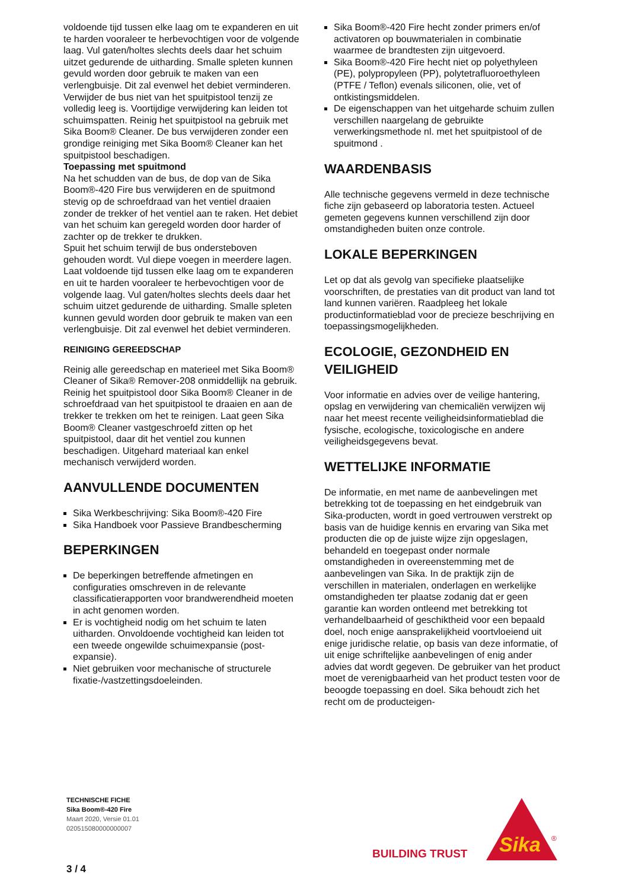voldoende tijd tussen elke laag om te expanderen en uit te harden vooraleer te herbevochtigen voor de volgende laag. Vul gaten/holtes slechts deels daar het schuim uitzet gedurende de uitharding. Smalle spleten kunnen gevuld worden door gebruik te maken van een verlengbuisje. Dit zal evenwel het debiet verminderen. Verwijder de bus niet van het spuitpistool tenzij ze volledig leeg is. Voortijdige verwijdering kan leiden tot schuimspatten. Reinig het spuitpistool na gebruik met Sika Boom® Cleaner. De bus verwijderen zonder een grondige reiniging met Sika Boom® Cleaner kan het spuitpistool beschadigen.
Toepassing met spuitmond
Na het schudden van de bus, de dop van de Sika Boom®-420 Fire bus verwijderen en de spuitmond stevig op de schroefdraad van het ventiel draaien zonder de trekker of het ventiel aan te raken. Het debiet van het schuim kan geregeld worden door harder of zachter op de trekker te drukken.
Spuit het schuim terwijl de bus ondersteboven gehouden wordt. Vul diepe voegen in meerdere lagen. Laat voldoende tijd tussen elke laag om te expanderen en uit te harden vooraleer te herbevochtigen voor de volgende laag. Vul gaten/holtes slechts deels daar het schuim uitzet gedurende de uitharding. Smalle spleten kunnen gevuld worden door gebruik te maken van een verlengbuisje. Dit zal evenwel het debiet verminderen.
REINIGING GEREEDSCHAP
Reinig alle gereedschap en materieel met Sika Boom® Cleaner of Sika® Remover-208 onmiddellijk na gebruik. Reinig het spuitpistool door Sika Boom® Cleaner in de schroefdraad van het spuitpistool te draaien en aan de trekker te trekken om het te reinigen. Laat geen Sika Boom® Cleaner vastgeschroefd zitten op het spuitpistool, daar dit het ventiel zou kunnen beschadigen. Uitgehard materiaal kan enkel mechanisch verwijderd worden.
AANVULLENDE DOCUMENTEN
Sika Werkbeschrijving: Sika Boom®-420 Fire
Sika Handboek voor Passieve Brandbescherming
BEPERKINGEN
De beperkingen betreffende afmetingen en configuraties omschreven in de relevante classificatierapporten voor brandwerendheid moeten in acht genomen worden.
Er is vochtigheid nodig om het schuim te laten uitharden. Onvoldoende vochtigheid kan leiden tot een tweede ongewilde schuimexpansie (post-expansie).
Niet gebruiken voor mechanische of structurele fixatie-/vastzettingsdoeleinden.
Sika Boom®-420 Fire hecht zonder primers en/of activatoren op bouwmaterialen in combinatie waarmee de brandtesten zijn uitgevoerd.
Sika Boom®-420 Fire hecht niet op polyethyleen (PE), polypropyleen (PP), polytetrafluoroethyleen (PTFE / Teflon) evenals siliconen, olie, vet of ontkistingsmiddelen.
De eigenschappen van het uitgeharde schuim zullen verschillen naargelang de gebruikte verwerkingsmethode nl. met het spuitpistool of de spuitmond .
WAARDENBASIS
Alle technische gegevens vermeld in deze technische fiche zijn gebaseerd op laboratoria testen. Actueel gemeten gegevens kunnen verschillend zijn door omstandigheden buiten onze controle.
LOKALE BEPERKINGEN
Let op dat als gevolg van specifieke plaatselijke voorschriften, de prestaties van dit product van land tot land kunnen variëren. Raadpleeg het lokale productinformatieblad voor de precieze beschrijving en toepassingsmogelijkheden.
ECOLOGIE, GEZONDHEID EN VEILIGHEID
Voor informatie en advies over de veilige hantering, opslag en verwijdering van chemicaliën verwijzen wij naar het meest recente veiligheidsinformatieblad die fysische, ecologische, toxicologische en andere veiligheidsgegevens bevat.
WETTELIJKE INFORMATIE
De informatie, en met name de aanbevelingen met betrekking tot de toepassing en het eindgebruik van Sika-producten, wordt in goed vertrouwen verstrekt op basis van de huidige kennis en ervaring van Sika met producten die op de juiste wijze zijn opgeslagen, behandeld en toegepast onder normale omstandigheden in overeenstemming met de aanbevelingen van Sika. In de praktijk zijn de verschillen in materialen, onderlagen en werkelijke omstandigheden ter plaatse zodanig dat er geen garantie kan worden ontleend met betrekking tot verhandelbaarheid of geschiktheid voor een bepaald doel, noch enige aansprakelijkheid voortvloeiend uit enige juridische relatie, op basis van deze informatie, of uit enige schriftelijke aanbevelingen of enig ander advies dat wordt gegeven. De gebruiker van het product moet de verenigbaarheid van het product testen voor de beoogde toepassing en doel. Sika behoudt zich het recht om de producteigen-
TECHNISCHE FICHE
Sika Boom®-420 Fire
Maart 2020, Versie 01.01
020515080000000007
3 / 4
BUILDING TRUST
Sika
®